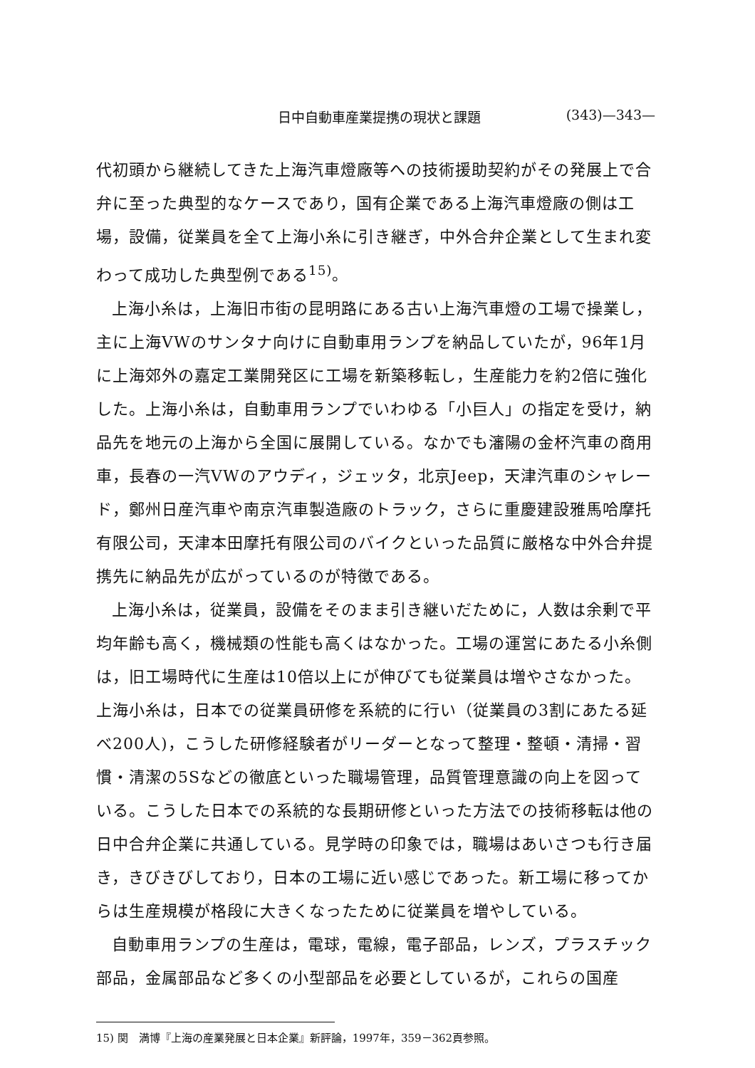日中自動車産業提携の現状と課題 (343)—343—
代初頭から継続してきた上海汽車燈廠等への技術援助契約がその発展上で合弁に至った典型的なケースであり，国有企業である上海汽車燈廠の側は工場，設備，従業員を全て上海小糸に引き継ぎ，中外合弁企業として生まれ変わって成功した典型例である<sup>15)</sup>。
上海小糸は，上海旧市街の昆明路にある古い上海汽車燈の工場で操業し，主に上海VWのサンタナ向けに自動車用ランプを納品していたが，96年1月に上海郊外の嘉定工業開発区に工場を新築移転し，生産能力を約2倍に強化した。上海小糸は，自動車用ランプでいわゆる「小巨人」の指定を受け，納品先を地元の上海から全国に展開している。なかでも瀋陽の金杯汽車の商用車，長春の一汽VWのアウディ，ジェッタ，北京Jeep，天津汽車のシャレード，鄭州日産汽車や南京汽車製造廠のトラック，さらに重慶建設雅馬哈摩托有限公司，天津本田摩托有限公司のバイクといった品質に厳格な中外合弁提携先に納品先が広がっているのが特徴である。
上海小糸は，従業員，設備をそのまま引き継いだために，人数は余剰で平均年齢も高く，機械類の性能も高くはなかった。工場の運営にあたる小糸側は，旧工場時代に生産は10倍以上にが伸びても従業員は増やさなかった。上海小糸は，日本での従業員研修を系統的に行い（従業員の3割にあたる延べ200人)，こうした研修経験者がリーダーとなって整理・整頓・清掃・習慣・清潔の5Sなどの徹底といった職場管理，品質管理意識の向上を図っている。こうした日本での系統的な長期研修といった方法での技術移転は他の日中合弁企業に共通している。見学時の印象では，職場はあいさつも行き届き，きびきびしており，日本の工場に近い感じであった。新工場に移ってからは生産規模が格段に大きくなったために従業員を増やしている。
自動車用ランプの生産は，電球，電線，電子部品，レンズ，プラスチック部品，金属部品など多くの小型部品を必要としているが，これらの国産
15) 関　満博『上海の産業発展と日本企業』新評論，1997年，359－362頁参照。